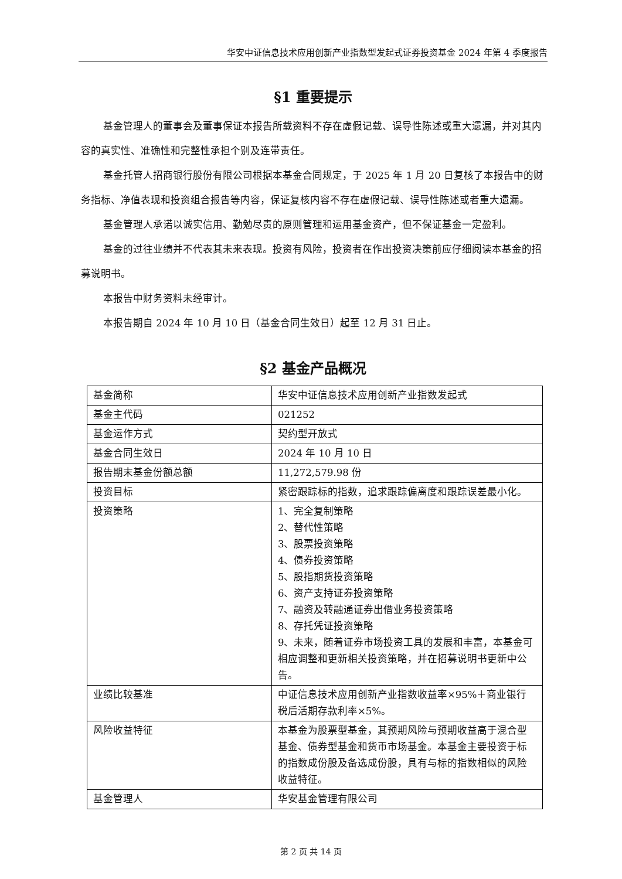华安中证信息技术应用创新产业指数型发起式证券投资基金 2024 年第 4 季度报告
§1 重要提示
基金管理人的董事会及董事保证本报告所载资料不存在虚假记载、误导性陈述或重大遗漏，并对其内容的真实性、准确性和完整性承担个别及连带责任。
基金托管人招商银行股份有限公司根据本基金合同规定，于 2025 年 1 月 20 日复核了本报告中的财务指标、净值表现和投资组合报告等内容，保证复核内容不存在虚假记载、误导性陈述或者重大遗漏。
基金管理人承诺以诚实信用、勤勉尽责的原则管理和运用基金资产，但不保证基金一定盈利。
基金的过往业绩并不代表其未来表现。投资有风险，投资者在作出投资决策前应仔细阅读本基金的招募说明书。
本报告中财务资料未经审计。
本报告期自 2024 年 10 月 10 日（基金合同生效日）起至 12 月 31 日止。
§2 基金产品概况
| 基金简称 | 华安中证信息技术应用创新产业指数发起式 |
| 基金主代码 | 021252 |
| 基金运作方式 | 契约型开放式 |
| 基金合同生效日 | 2024 年 10 月 10 日 |
| 报告期末基金份额总额 | 11,272,579.98 份 |
| 投资目标 | 紧密跟踪标的指数，追求跟踪偏离度和跟踪误差最小化。 |
| 投资策略 | 1、完全复制策略 2、替代性策略 3、股票投资策略 4、债券投资策略 5、股指期货投资策略 6、资产支持证券投资策略 7、融资及转融通证券出借业务投资策略 8、存托凭证投资策略 9、未来，随着证券市场投资工具的发展和丰富，本基金可相应调整和更新相关投资策略，并在招募说明书更新中公告。 |
| 业绩比较基准 | 中证信息技术应用创新产业指数收益率×95%＋商业银行税后活期存款利率×5%。 |
| 风险收益特征 | 本基金为股票型基金，其预期风险与预期收益高于混合型基金、债券型基金和货币市场基金。本基金主要投资于标的指数成份股及备选成份股，具有与标的指数相似的风险收益特征。 |
| 基金管理人 | 华安基金管理有限公司 |
第 2 页 共 14 页